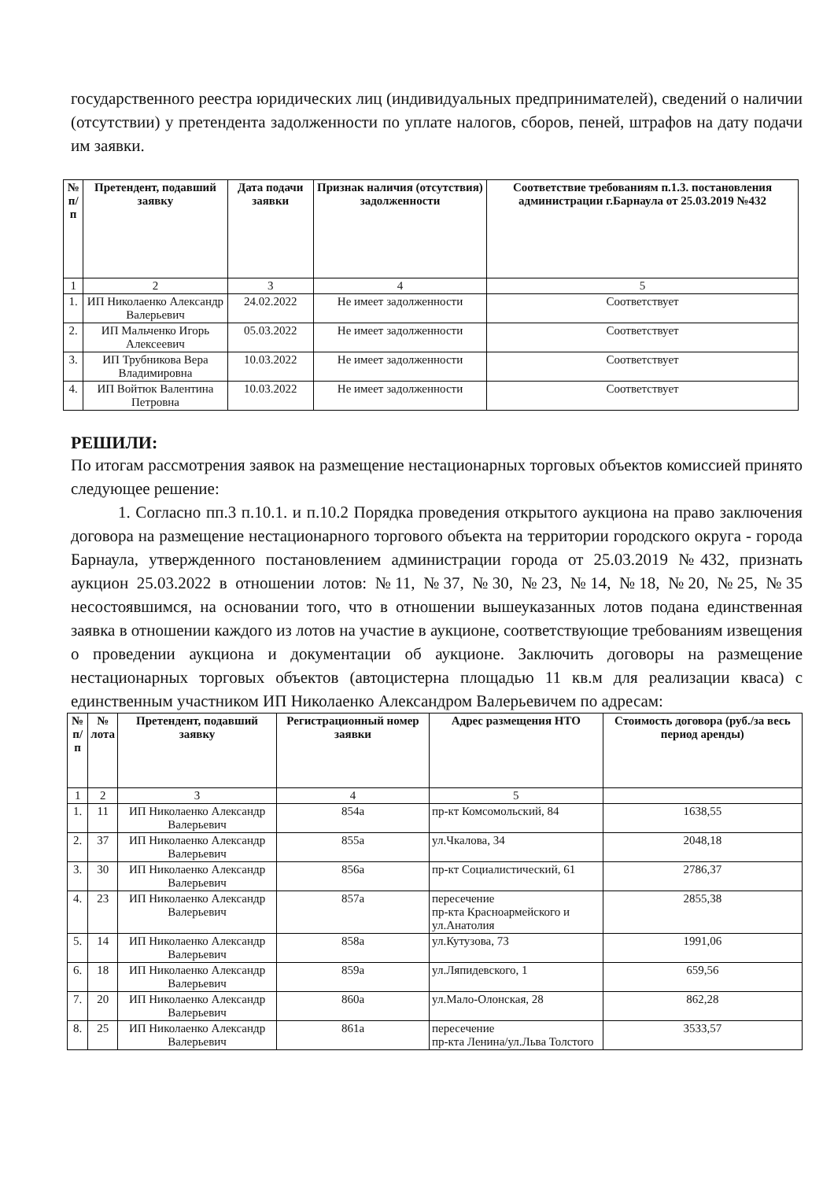государственного реестра юридических лиц (индивидуальных предпринимателей), сведений о наличии (отсутствии) у претендента задолженности по уплате налогов, сборов, пеней, штрафов на дату подачи им заявки.
| № п/п | Претендент, подавший заявку | Дата подачи заявки | Признак наличия (отсутствия) задолженности | Соответствие требованиям п.1.3. постановления администрации г.Барнаула от 25.03.2019 №432 |
| --- | --- | --- | --- | --- |
| 1 | 2 | 3 | 4 | 5 |
| 1. | ИП Николаенко Александр Валерьевич | 24.02.2022 | Не имеет задолженности | Соответствует |
| 2. | ИП Мальченко Игорь Алексеевич | 05.03.2022 | Не имеет задолженности | Соответствует |
| 3. | ИП Трубникова Вера Владимировна | 10.03.2022 | Не имеет задолженности | Соответствует |
| 4. | ИП Войтюк Валентина Петровна | 10.03.2022 | Не имеет задолженности | Соответствует |
РЕШИЛИ:
По итогам рассмотрения заявок на размещение нестационарных торговых объектов комиссией принято следующее решение:
1. Согласно пп.3 п.10.1. и п.10.2 Порядка проведения открытого аукциона на право заключения договора на размещение нестационарного торгового объекта на территории городского округа - города Барнаула, утвержденного постановлением администрации города от 25.03.2019 №432, признать аукцион 25.03.2022 в отношении лотов: №11, №37, №30, №23, №14, №18, №20, №25, №35 несостоявшимся, на основании того, что в отношении вышеуказанных лотов подана единственная заявка в отношении каждого из лотов на участие в аукционе, соответствующие требованиям извещения о проведении аукциона и документации об аукционе. Заключить договоры на размещение нестационарных торговых объектов (автоцистерна площадью 11 кв.м для реализации кваса) с единственным участником ИП Николаенко Александром Валерьевичем по адресам:
| № п/п | № лота | Претендент, подавший заявку | Регистрационный номер заявки | Адрес размещения НТО | Стоимость договора (руб./за весь период аренды) |
| --- | --- | --- | --- | --- | --- |
| 1 | 2 | 3 | 4 | 5 | |
| 1. | 11 | ИП Николаенко Александр Валерьевич | 854а | пр-кт Комсомольский, 84 | 1638,55 |
| 2. | 37 | ИП Николаенко Александр Валерьевич | 855а | ул.Чкалова, 34 | 2048,18 |
| 3. | 30 | ИП Николаенко Александр Валерьевич | 856а | пр-кт Социалистический, 61 | 2786,37 |
| 4. | 23 | ИП Николаенко Александр Валерьевич | 857а | пересечение пр-кта Красноармейского и ул.Анатолия | 2855,38 |
| 5. | 14 | ИП Николаенко Александр Валерьевич | 858а | ул.Кутузова, 73 | 1991,06 |
| 6. | 18 | ИП Николаенко Александр Валерьевич | 859а | ул.Ляпидевского, 1 | 659,56 |
| 7. | 20 | ИП Николаенко Александр Валерьевич | 860а | ул.Мало-Олонская, 28 | 862,28 |
| 8. | 25 | ИП Николаенко Александр Валерьевич | 861а | пересечение пр-кта Ленина/ул.Льва Толстого | 3533,57 |